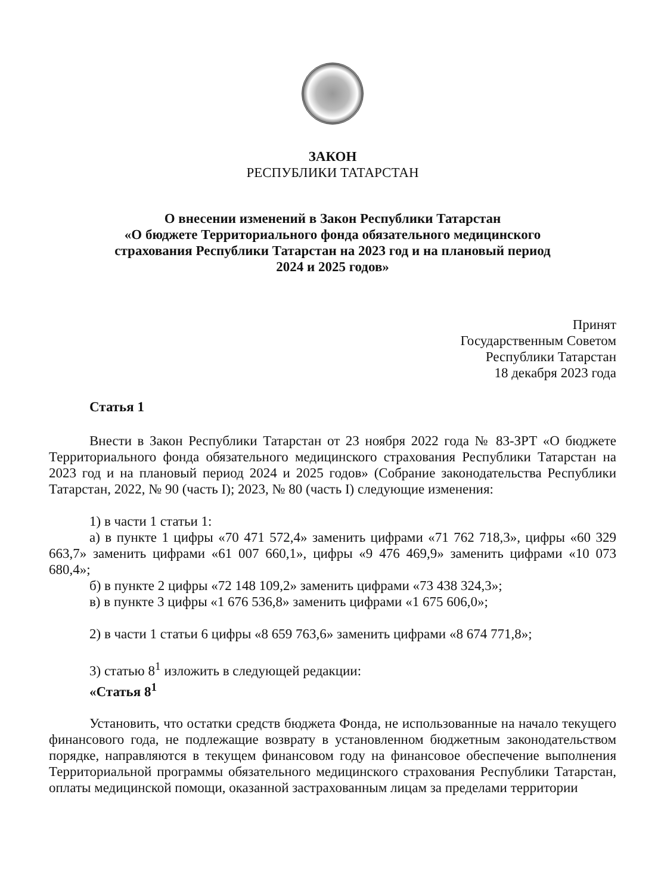ЗАКОН
РЕСПУБЛИКИ ТАТАРСТАН
О внесении изменений в Закон Республики Татарстан
«О бюджете Территориального фонда обязательного медицинского
страхования Республики Татарстан на 2023 год и на плановый период
2024 и 2025 годов»
Принят
Государственным Советом
Республики Татарстан
18 декабря 2023 года
Статья 1
Внести в Закон Республики Татарстан от 23 ноября 2022 года № 83-ЗРТ «О бюджете Территориального фонда обязательного медицинского страхования Республики Татарстан на 2023 год и на плановый период 2024 и 2025 годов» (Собрание законодательства Республики Татарстан, 2022, № 90 (часть I); 2023, № 80 (часть I) следующие изменения:
1) в части 1 статьи 1:
а) в пункте 1 цифры «70 471 572,4» заменить цифрами «71 762 718,3», цифры «60 329 663,7» заменить цифрами «61 007 660,1», цифры «9 476 469,9» заменить цифрами «10 073 680,4»;
б) в пункте 2 цифры «72 148 109,2» заменить цифрами «73 438 324,3»;
в) в пункте 3 цифры «1 676 536,8» заменить цифрами «1 675 606,0»;
2) в части 1 статьи 6 цифры «8 659 763,6» заменить цифрами «8 674 771,8»;
3) статью 8<sup>1</sup> изложить в следующей редакции:
«Статья 8<sup>1</sup>
Установить, что остатки средств бюджета Фонда, не использованные на начало текущего финансового года, не подлежащие возврату в установленном бюджетным законодательством порядке, направляются в текущем финансовом году на финансовое обеспечение выполнения Территориальной программы обязательного медицинского страхования Республики Татарстан, оплаты медицинской помощи, оказанной застрахованным лицам за пределами территории